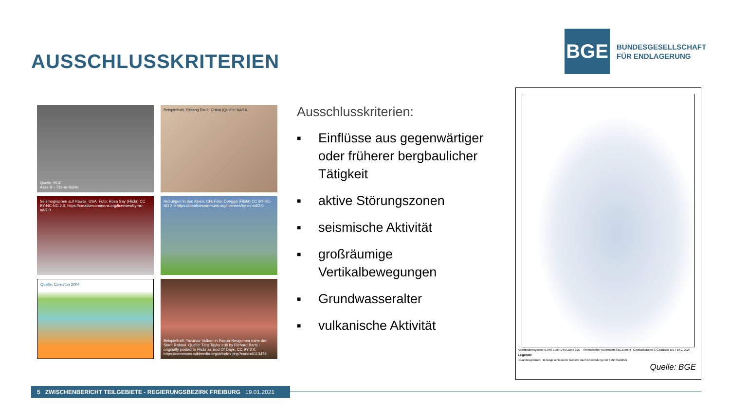AUSSCHLUSSKRITERIEN
BGE
BUNDESGESELLSCHAFT
FÜR ENDLAGERUNG
Quelle: BGE
Asse II – 725-m-Sohle
Beispielhaft: Piqiang Fault, China (Quelle: NASA
Seismographen auf Hawaii, USA; Foto: Rosa Say (Flickr) CC BY-NC-ND 2.0, https://creativecommons.org/licenses/by-nc-nd/2.0
Hebungen in den Alpen, CH; Foto: Dongga (Flickr) CC BY-NC-ND 2.0 https://creativecommons.org/licenses/by-nc-nd/2.0
Quelle: Cornaton 2004
Beispielhaft: Tavurvur Vulkan in Papua-Neuguinea nahe der Stadt Rabaul. Quelle: Taro Taylor edit by Richard Bartz - originally posted to Flickr as End Of Days, CC BY 2.0, https://commons.wikimedia.org/w/index.php?curid=6113476
Ausschlusskriterien:
■ Einflüsse aus gegenwärtiger oder früherer bergbaulicher Tätigkeit
■ aktive Störungszonen
■ seismische Aktivität
■ großräumige Vertikalbewegungen
■ Grundwasseralter
■ vulkanische Aktivität
Koordinatensystem: ETRS 1989 UTM Zone 32N Thematischer Kartenanteil BGE mbH Geobasisdaten © GeoBasis-DE / BKG 2020
Legende
□ Landesgrenzen ■ Ausgeschlossene Gebiete nach Anwendung von § 22 StandAG
Quelle: BGE
5 ZWISCHENBERICHT TEILGEBIETE - REGIERUNGSBEZIRK FREIBURG 19.01.2021